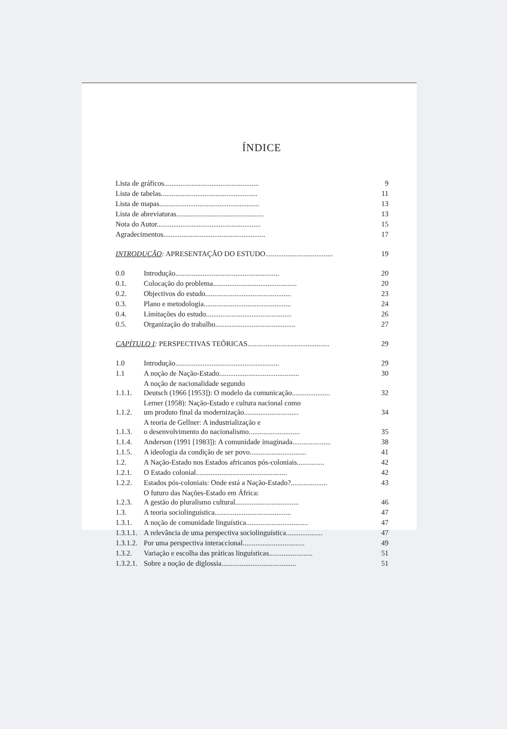ÍNDICE
| | Lista de gráficos.................................................... | | 9 |
| | Lista de tabelas..................................................... | | 11 |
| | Lista de mapas....................................................... | | 13 |
| | Lista de abreviaturas................................................ | | 13 |
| | Nota do Autor......................................................... | | 15 |
| | Agradecimentos........................................................ | | 17 |
| INTRODUÇÃO : APRESENTAÇÃO DO ESTUDO..................................... | | | 19 |
| | 0.0 | Introdução......................................................... | 20 |
| | 0.1. | Colocação do problema.............................................. | 20 |
| | 0.2. | Objectivos do estudo............................................... | 23 |
| | 0.3. | Plano e metodologia................................................ | 24 |
| | 0.4. | Limitações do estudo............................................... | 26 |
| | 0.5. | Organização do trabalho............................................ | 27 |
| CAPÍTULO I : PERSPECTIVAS TEÓRICAS............................................. | | | 29 |
| | 1.0 | Introdução......................................................... | 29 |
| | 1.1 | A noção de Nação-Estado............................................ | 30 |
| | 1.1.1. | A noção de nacionalidade segundo Deutsch (1966 [1953]): O modelo da comunicação..................... | 32 |
| | 1.1.2. | Lerner (1958): Nação-Estado e cultura nacional como um produto final da modernização.............................. | 34 |
| | 1.1.3. | A teoria de Gellner: A industrialização e o desenvolvimento do nacionalismo............................ | 35 |
| | 1.1.4. | Anderson (1991 [1983]): A comunidade imaginada..................... | 38 |
| | 1.1.5. | A ideologia da condição de ser povo............................... | 41 |
| | 1.2. | A Nação-Estado nos Estados africanos pós-coloniais............... | 42 |
| | 1.2.1. | O Estado colonial.................................................. | 42 |
| | 1.2.2. | Estados pós-coloniais: Onde está a Nação-Estado?.................... | 43 |
| | 1.2.3. | O futuro das Nações-Estado em África: A gestão do pluralismo cultural................................... | 46 |
| | 1.3. | A teoria sociolinguística.......................................... | 47 |
| | 1.3.1. | A noção de comunidade linguística.................................. | 47 |
| | 1.3.1.1. | A relevância de uma perspectiva sociolinguística.................... | 47 |
| | 1.3.1.2. | Por uma perspectiva interaccional.................................. | 49 |
| | 1.3.2. | Variação e escolha das práticas linguísticas........................ | 51 |
| | 1.3.2.1. | Sobre a noção de diglossia......................................... | 51 |